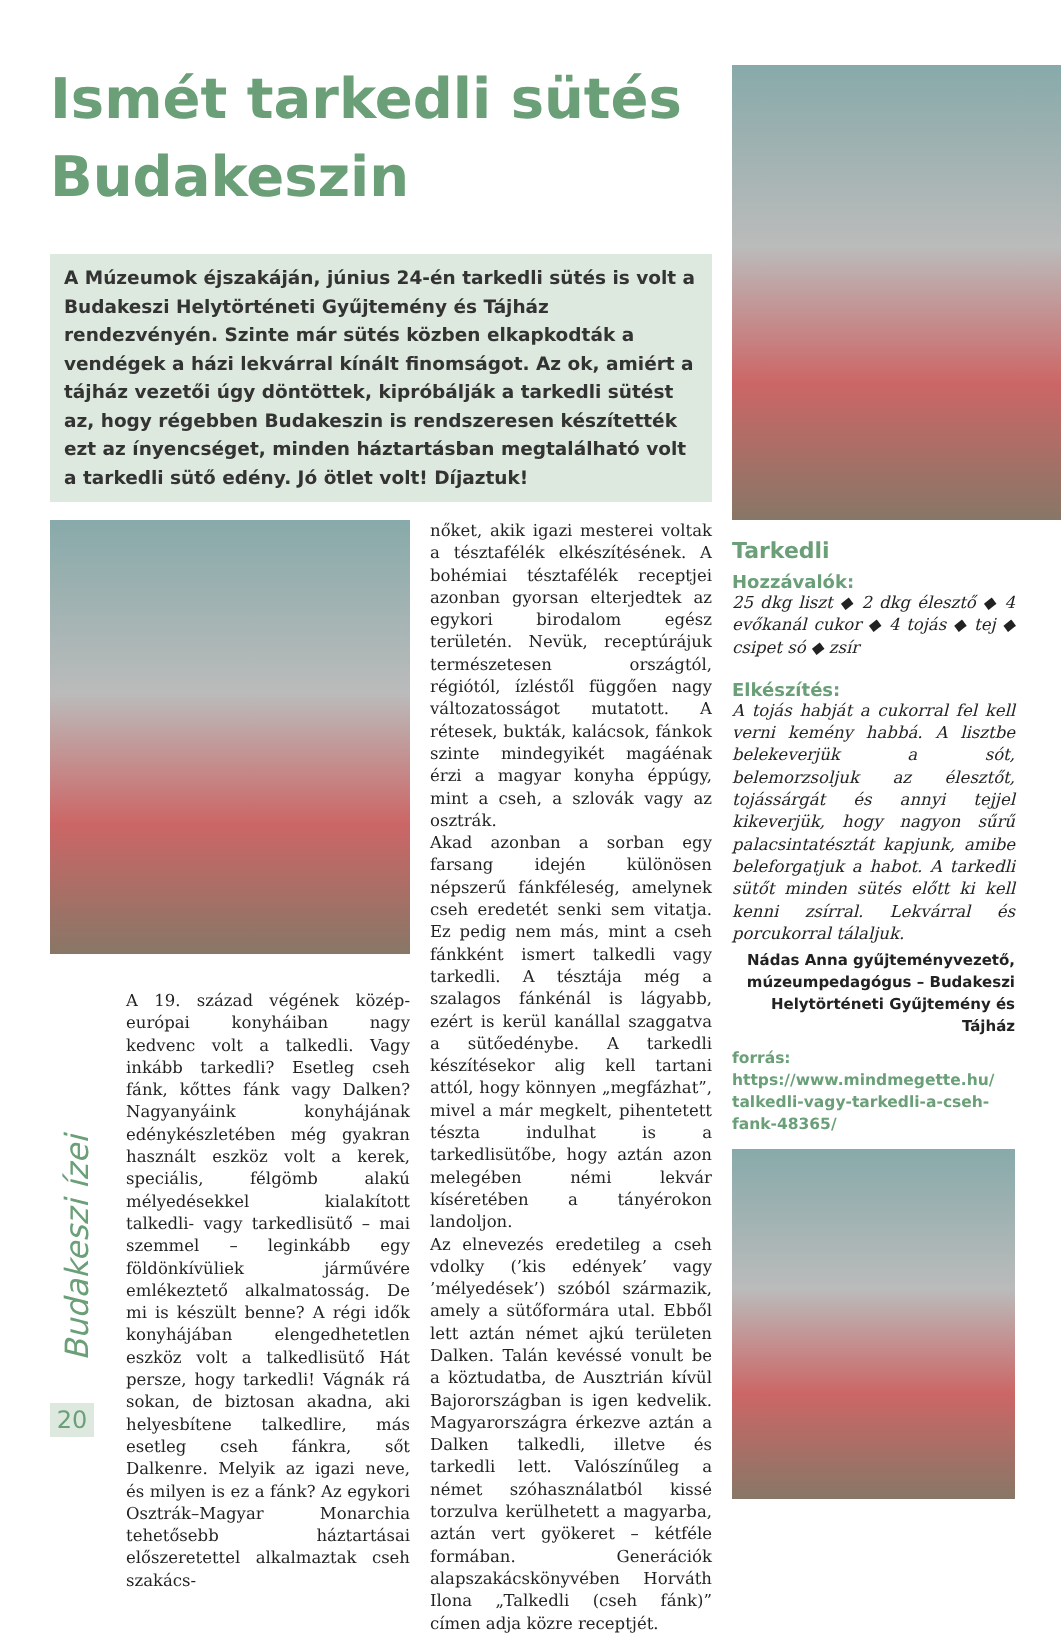Ismét tarkedli sütés Budakeszin
A Múzeumok éjszakáján, június 24-én tarkedli sütés is volt a Budakeszi Helytörténeti Gyűjtemény és Tájház rendezvényén. Szinte már sütés közben elkapkodták a vendégek a házi lekvárral kínált finomságot. Az ok, amiért a tájház vezetői úgy döntöttek, kipróbálják a tarkedli sütést az, hogy régebben Budakeszin is rendszeresen készítették ezt az ínyencséget, minden háztartásban megtalálható volt a tarkedli sütő edény. Jó ötlet volt! Díjaztuk!
A 19. század végének közép-európai konyháiban nagy kedvenc volt a talkedli. Vagy inkább tarkedli? Esetleg cseh fánk, kőttes fánk vagy Dalken? Nagyanyáink konyhájának edénykészletében még gyakran használt eszköz volt a kerek, speciális, félgömb alakú mélyedésekkel kialakított talkedli- vagy tarkedlisütő – mai szemmel – leginkább egy földönkívüliek járművére emlékeztető alkalmatosság. De mi is készült benne? A régi idők konyhájában elengedhetetlen eszköz volt a talkedlisütő Hát persze, hogy tarkedli! Vágnák rá sokan, de biztosan akadna, aki helyesbítene talkedlire, más esetleg cseh fánkra, sőt Dalkenre. Melyik az igazi neve, és milyen is ez a fánk? Az egykori Osztrák–Magyar Monarchia tehetősebb háztartásai előszeretettel alkalmaztak cseh szakács-
nőket, akik igazi mesterei voltak a tésztafélék elkészítésének. A bohémiai tésztafélék receptjei azonban gyorsan elterjedtek az egykori birodalom egész területén. Nevük, receptúrájuk természetesen országtól, régiótól, ízléstől függően nagy változatosságot mutatott. A rétesek, bukták, kalácsok, fánkok szinte mindegyikét magáénak érzi a magyar konyha éppúgy, mint a cseh, a szlovák vagy az osztrák.
Akad azonban a sorban egy farsang idején különösen népszerű fánkféleség, amelynek cseh eredetét senki sem vitatja. Ez pedig nem más, mint a cseh fánkként ismert talkedli vagy tarkedli. A tésztája még a szalagos fánkénál is lágyabb, ezért is kerül kanállal szaggatva a sütőedénybe. A tarkedli készítésekor alig kell tartani attól, hogy könnyen „megfázhat”, mivel a már megkelt, pihentetett tészta indulhat is a tarkedlisütőbe, hogy aztán azon melegében némi lekvár kíséretében a tányérokon landoljon.
Az elnevezés eredetileg a cseh vdolky (’kis edények’ vagy ’mélyedések’) szóból származik, amely a sütőformára utal. Ebből lett aztán német ajkú területen Dalken. Talán kevéssé vonult be a köztudatba, de Ausztrián kívül Bajorországban is igen kedvelik. Magyarországra érkezve aztán a Dalken talkedli, illetve és tarkedli lett. Valószínűleg a német szóhasználatból kissé torzulva kerülhetett a magyarba, aztán vert gyökeret – kétféle formában. Generációk alapszakácskönyvében Horváth Ilona „Talkedli (cseh fánk)” címen adja közre receptjét.
Tarkedli
Hozzávalók:
25 dkg liszt ◆ 2 dkg élesztő ◆ 4 evőkanál cukor ◆ 4 tojás ◆ tej ◆ csipet só ◆ zsír
Elkészítés:
A tojás habját a cukorral fel kell verni kemény habbá. A lisztbe belekeverjük a sót, belemorzsoljuk az élesztőt, tojássárgát és annyi tejjel kikeverjük, hogy nagyon sűrű palacsintatésztát kapjunk, amibe beleforgatjuk a habot. A tarkedli sütőt minden sütés előtt ki kell kenni zsírral. Lekvárral és porcukorral tálaljuk.
Nádas Anna gyűjteményvezető, múzeumpedagógus – Budakeszi Helytörténeti Gyűjtemény és Tájház
forrás:
https://www.mindmegette.hu/ talkedli-vagy-tarkedli-a-cseh-fank-48365/
Budakeszi ízei
20